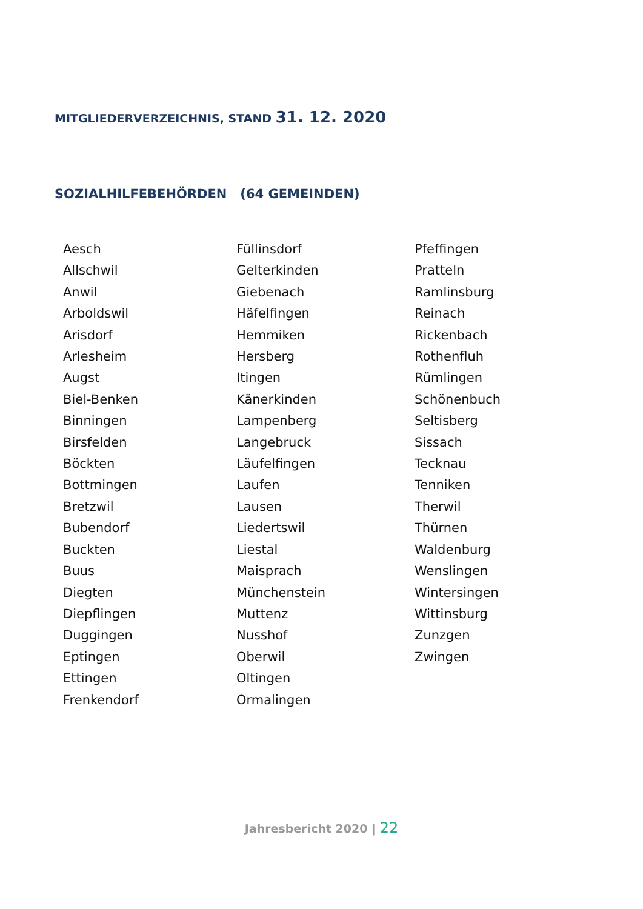MITGLIEDERVERZEICHNIS, STAND 31. 12. 2020
SOZIALHILFEBEHÖRDEN (64 GEMEINDEN)
Aesch
Allschwil
Anwil
Arboldswil
Arisdorf
Arlesheim
Augst
Biel-Benken
Binningen
Birsfelden
Böckten
Bottmingen
Bretzwil
Bubendorf
Buckten
Buus
Diegten
Diepflingen
Duggingen
Eptingen
Ettingen
Frenkendorf
Füllinsdorf
Gelterkinden
Giebenach
Häfelfingen
Hemmiken
Hersberg
Itingen
Känerkinden
Lampenberg
Langebruck
Läufelfingen
Laufen
Lausen
Liedertswil
Liestal
Maisprach
Münchenstein
Muttenz
Nusshof
Oberwil
Oltingen
Ormalingen
Pfeffingen
Pratteln
Ramlinsburg
Reinach
Rickenbach
Rothenfluh
Rümlingen
Schönenbuch
Seltisberg
Sissach
Tecknau
Tenniken
Therwil
Thürnen
Waldenburg
Wenslingen
Wintersingen
Wittinsburg
Zunzgen
Zwingen
Jahresbericht 2020 | 22